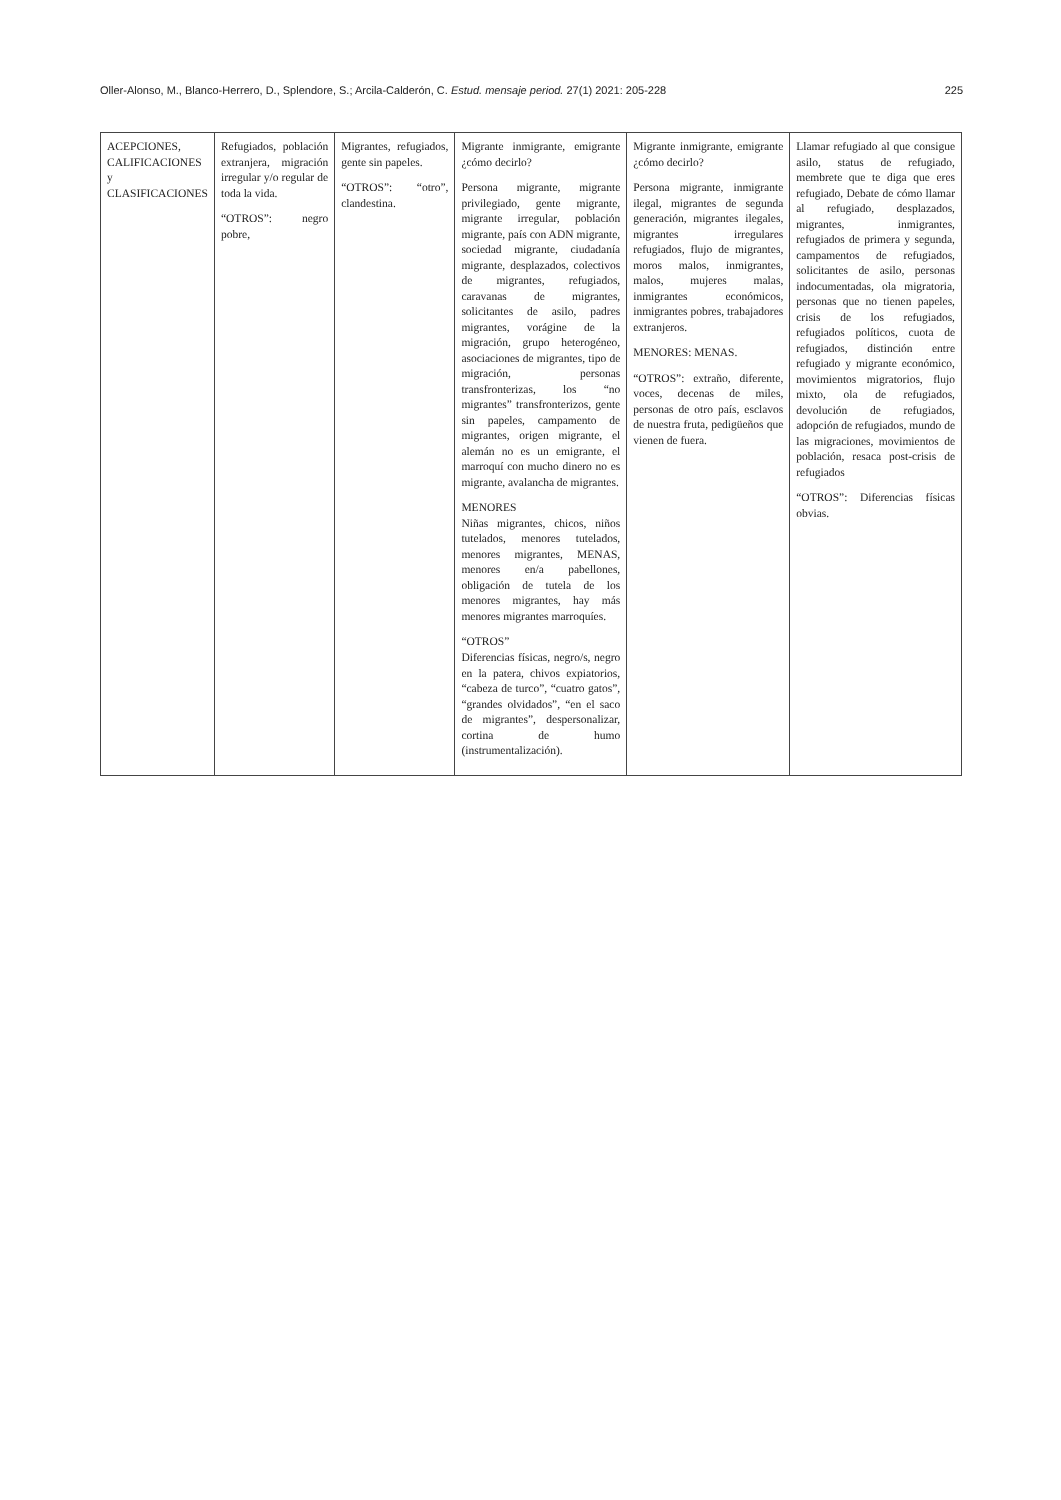Oller-Alonso, M., Blanco-Herrero, D., Splendore, S.; Arcila-Calderón, C. Estud. mensaje period. 27(1) 2021: 205-228 225
| ACEPCIONES, CALIFICACIONES y CLASIFICACIONES | Refugiados, población extranjera, migración irregular y/o regular de toda la vida. “OTROS”: negro pobre, | Migrantes, refugiados, gente sin papeles. “OTROS”: “otro”, clandestina. | Migrante inmigrante, emigrante ¿cómo decirlo? Persona migrante, migrante privilegiado, gente migrante, migrante irregular, población migrante, país con ADN migrante, sociedad migrante, ciudadanía migrante, desplazados, colectivos de migrantes, refugiados, caravanas de migrantes, solicitantes de asilo, padres migrantes, vorágine de la migración, grupo heterogéneo, asociaciones de migrantes, tipo de migración, personas transfronterizas, los “no migrantes” transfronterizos, gente sin papeles, campamento de migrantes, origen migrante, el alemán no es un emigrante, el marroquí con mucho dinero no es migrante, avalancha de migrantes. MENORES Niñas migrantes, chicos, niños tutelados, menores tutelados, menores migrantes, MENAS, menores en/a pabellones, obligación de tutela de los menores migrantes, hay más menores migrantes marroquíes. “OTROS” Diferencias físicas, negro/s, negro en la patera, chivos expiatorios, “cabeza de turco”, “cuatro gatos”, “grandes olvidados”, “en el saco de migrantes”, despersonalizar, cortina de humo (instrumentalización). | Migrante inmigrante, emigrante ¿cómo decirlo? Persona migrante, inmigrante ilegal, migrantes de segunda generación, migrantes ilegales, migrantes irregulares refugiados, flujo de migrantes, moros malos, inmigrantes, malos, mujeres malas, inmigrantes económicos, inmigrantes pobres, trabajadores extranjeros. MENORES: MENAS. “OTROS”: extraño, diferente, voces, decenas de miles, personas de otro país, esclavos de nuestra fruta, pedigüeños que vienen de fuera. | Llamar refugiado al que consigue asilo, status de refugiado, membrete que te diga que eres refugiado, Debate de cómo llamar al refugiado, desplazados, migrantes, inmigrantes, refugiados de primera y segunda, campamentos de refugiados, solicitantes de asilo, personas indocumentadas, ola migratoria, personas que no tienen papeles, crisis de los refugiados, refugiados políticos, cuota de refugiados, distinción entre refugiado y migrante económico, movimientos migratorios, flujo mixto, ola de refugiados, devolución de refugiados, adopción de refugiados, mundo de las migraciones, movimientos de población, resaca post-crisis de refugiados “OTROS”: Diferencias físicas obvias. |